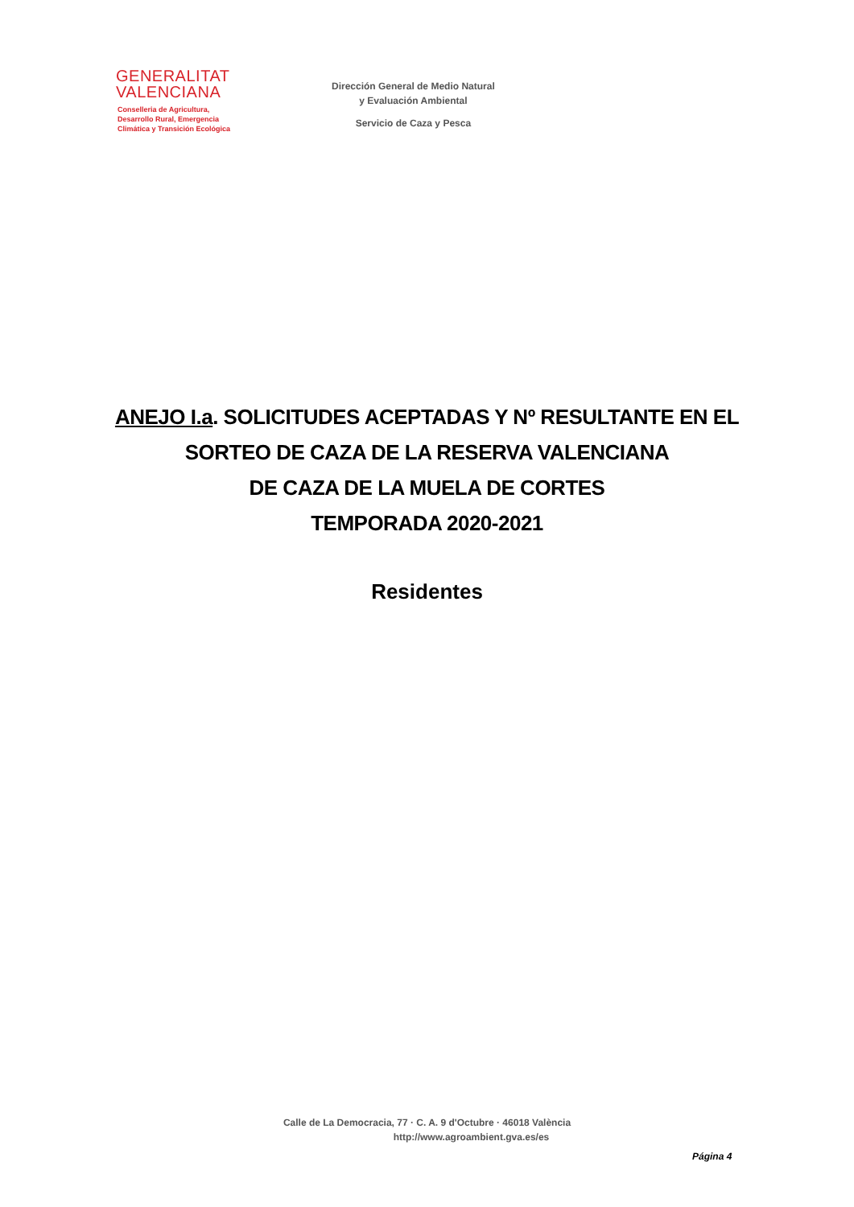GENERALITAT
VALENCIANA
Conselleria de Agricultura,
Desarrollo Rural, Emergencia
Climática y Transición Ecológica
Dirección General de Medio Natural
y Evaluación Ambiental
Servicio de Caza y Pesca
ANEJO I.a. SOLICITUDES ACEPTADAS Y Nº RESULTANTE EN EL
SORTEO DE CAZA DE LA RESERVA VALENCIANA
DE CAZA DE LA MUELA DE CORTES
TEMPORADA 2020-2021
Residentes
Calle de La Democracia, 77 · C. A. 9 d'Octubre · 46018 València
http://www.agroambient.gva.es/es
Página 4